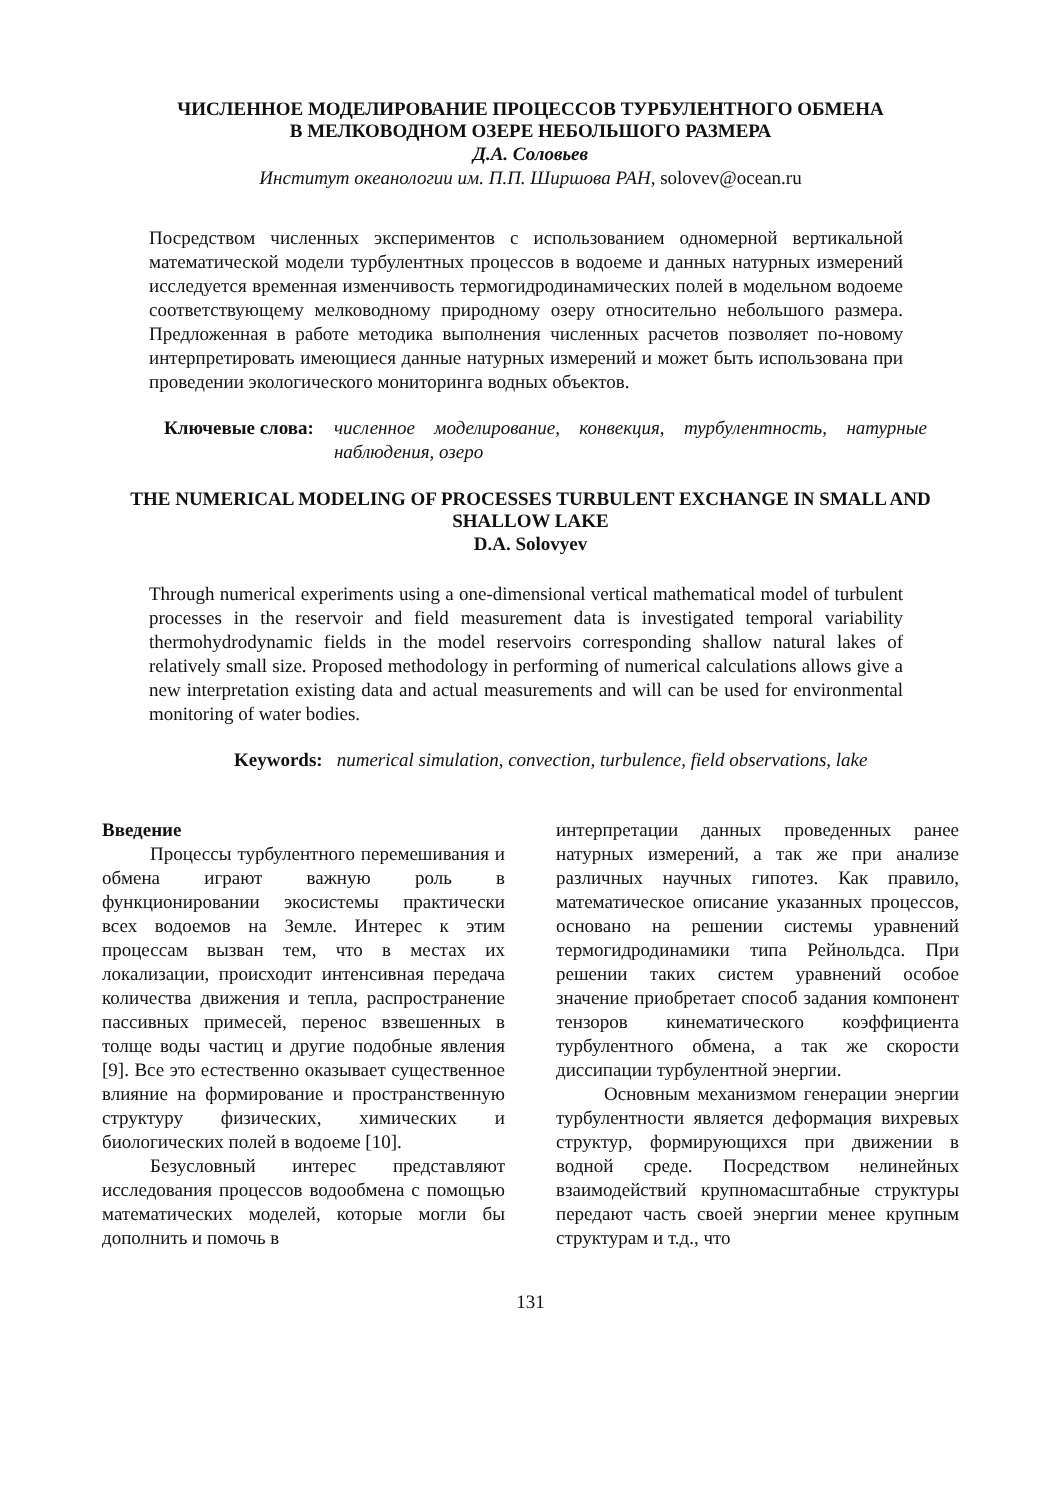ЧИСЛЕННОЕ МОДЕЛИРОВАНИЕ ПРОЦЕССОВ ТУРБУЛЕНТНОГО ОБМЕНА
В МЕЛКОВОДНОМ ОЗЕРЕ НЕБОЛЬШОГО РАЗМЕРА
Д.А. Соловьев
Институт океанологии им. П.П. Ширшова РАН, solovev@ocean.ru
Посредством численных экспериментов с использованием одномерной вертикальной математической модели турбулентных процессов в водоеме и данных натурных измерений исследуется временная изменчивость термогидродинамических полей в модельном водоеме соответствующему мелководному природному озеру относительно небольшого размера. Предложенная в работе методика выполнения численных расчетов позволяет по-новому интерпретировать имеющиеся данные натурных измерений и может быть использована при проведении экологического мониторинга водных объектов.
Ключевые слова: численное моделирование, конвекция, турбулентность, натурные наблюдения, озеро
THE NUMERICAL MODELING OF PROCESSES TURBULENT EXCHANGE IN SMALL AND SHALLOW LAKE
D.A. Solovyev
Through numerical experiments using a one-dimensional vertical mathematical model of turbulent processes in the reservoir and field measurement data is investigated temporal variability thermohydrodynamic fields in the model reservoirs corresponding shallow natural lakes of relatively small size. Proposed methodology in performing of numerical calculations allows give a new interpretation existing data and actual measurements and will can be used for environmental monitoring of water bodies.
Keywords: numerical simulation, convection, turbulence, field observations, lake
Введение
Процессы турбулентного перемешивания и обмена играют важную роль в функционировании экосистемы практически всех водоемов на Земле. Интерес к этим процессам вызван тем, что в местах их локализации, происходит интенсивная передача количества движения и тепла, распространение пассивных примесей, перенос взвешенных в толще воды частиц и другие подобные явления [9]. Все это естественно оказывает существенное влияние на формирование и пространственную структуру физических, химических и биологических полей в водоеме [10].
Безусловный интерес представляют исследования процессов водообмена с помощью математических моделей, которые могли бы дополнить и помочь в
интерпретации данных проведенных ранее натурных измерений, а так же при анализе различных научных гипотез. Как правило, математическое описание указанных процессов, основано на решении системы уравнений термогидродинамики типа Рейнольдса. При решении таких систем уравнений особое значение приобретает способ задания компонент тензоров кинематического коэффициента турбулентного обмена, а так же скорости диссипации турбулентной энергии.
Основным механизмом генерации энергии турбулентности является деформация вихревых структур, формирующихся при движении в водной среде. Посредством нелинейных взаимодействий крупномасштабные структуры передают часть своей энергии менее крупным структурам и т.д., что
131